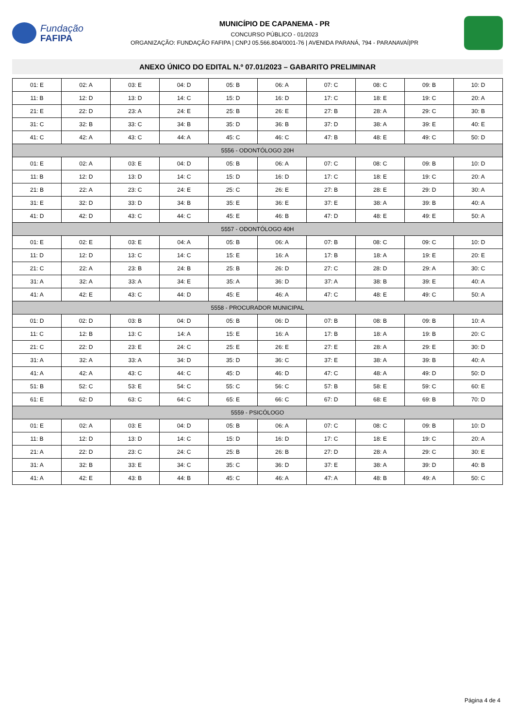Fundação
FAFIPA
MUNICÍPIO DE CAPANEMA - PR
CONCURSO PÚBLICO - 01/2023
ORGANIZAÇÃO: FUNDAÇÃO FAFIPA | CNPJ 05.566.804/0001-76 | AVENIDA PARANÁ, 794 - PARANAVAÍ|PR
ANEXO ÚNICO DO EDITAL N.º 07.01/2023 – GABARITO PRELIMINAR
| 01: E | 02: A | 03: E | 04: D | 05: B | 06: A | 07: C | 08: C | 09: B | 10: D |
| 11: B | 12: D | 13: D | 14: C | 15: D | 16: D | 17: C | 18: E | 19: C | 20: A |
| 21: E | 22: D | 23: A | 24: E | 25: B | 26: E | 27: B | 28: A | 29: C | 30: B |
| 31: C | 32: B | 33: C | 34: B | 35: D | 36: B | 37: D | 38: A | 39: E | 40: E |
| 41: C | 42: A | 43: C | 44: A | 45: C | 46: C | 47: B | 48: E | 49: C | 50: D |
| 5556 - ODONTÓLOGO 20H | | | | | | | | | |
| 01: E | 02: A | 03: E | 04: D | 05: B | 06: A | 07: C | 08: C | 09: B | 10: D |
| 11: B | 12: D | 13: D | 14: C | 15: D | 16: D | 17: C | 18: E | 19: C | 20: A |
| 21: B | 22: A | 23: C | 24: E | 25: C | 26: E | 27: B | 28: E | 29: D | 30: A |
| 31: E | 32: D | 33: D | 34: B | 35: E | 36: E | 37: E | 38: A | 39: B | 40: A |
| 41: D | 42: D | 43: C | 44: C | 45: E | 46: B | 47: D | 48: E | 49: E | 50: A |
| 5557 - ODONTÓLOGO 40H | | | | | | | | | |
| 01: E | 02: E | 03: E | 04: A | 05: B | 06: A | 07: B | 08: C | 09: C | 10: D |
| 11: D | 12: D | 13: C | 14: C | 15: E | 16: A | 17: B | 18: A | 19: E | 20: E |
| 21: C | 22: A | 23: B | 24: B | 25: B | 26: D | 27: C | 28: D | 29: A | 30: C |
| 31: A | 32: A | 33: A | 34: E | 35: A | 36: D | 37: A | 38: B | 39: E | 40: A |
| 41: A | 42: E | 43: C | 44: D | 45: E | 46: A | 47: C | 48: E | 49: C | 50: A |
| 5558 - PROCURADOR MUNICIPAL | | | | | | | | | |
| 01: D | 02: D | 03: B | 04: D | 05: B | 06: D | 07: B | 08: B | 09: B | 10: A |
| 11: C | 12: B | 13: C | 14: A | 15: E | 16: A | 17: B | 18: A | 19: B | 20: C |
| 21: C | 22: D | 23: E | 24: C | 25: E | 26: E | 27: E | 28: A | 29: E | 30: D |
| 31: A | 32: A | 33: A | 34: D | 35: D | 36: C | 37: E | 38: A | 39: B | 40: A |
| 41: A | 42: A | 43: C | 44: C | 45: D | 46: D | 47: C | 48: A | 49: D | 50: D |
| 51: B | 52: C | 53: E | 54: C | 55: C | 56: C | 57: B | 58: E | 59: C | 60: E |
| 61: E | 62: D | 63: C | 64: C | 65: E | 66: C | 67: D | 68: E | 69: B | 70: D |
| 5559 - PSICÓLOGO | | | | | | | | | |
| 01: E | 02: A | 03: E | 04: D | 05: B | 06: A | 07: C | 08: C | 09: B | 10: D |
| 11: B | 12: D | 13: D | 14: C | 15: D | 16: D | 17: C | 18: E | 19: C | 20: A |
| 21: A | 22: D | 23: C | 24: C | 25: B | 26: B | 27: D | 28: A | 29: C | 30: E |
| 31: A | 32: B | 33: E | 34: C | 35: C | 36: D | 37: E | 38: A | 39: D | 40: B |
| 41: A | 42: E | 43: B | 44: B | 45: C | 46: A | 47: A | 48: B | 49: A | 50: C |
Página 4 de 4